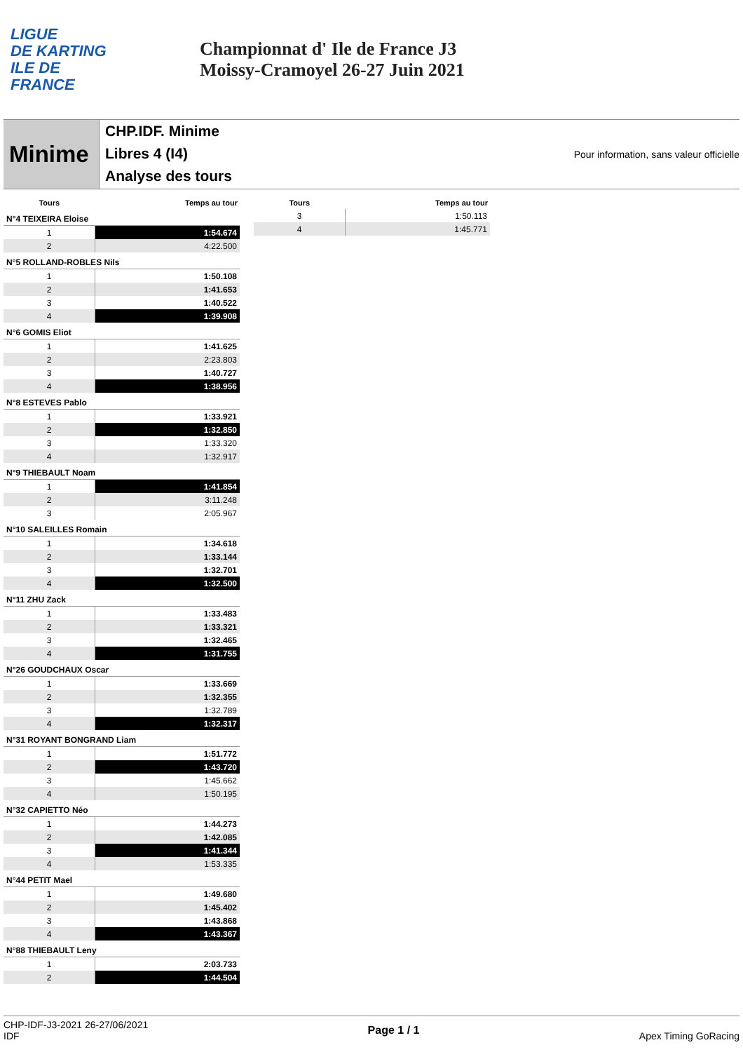LIGUE
DE KARTING
ILE DE
FRANCE
Championnat d' Ile de France J3
Moissy-Cramoyel 26-27 Juin 2021
Minime
CHP.IDF. Minime
Libres 4 (I4)
Analyse des tours
Pour information, sans valeur officielle
| Tours | Temps au tour |
| --- | --- |
| N°4 TEIXEIRA Eloise | |
| 1 | 1:54.674 |
| 2 | 4:22.500 |
| N°5 ROLLAND-ROBLES Nils | |
| 1 | 1:50.108 |
| 2 | 1:41.653 |
| 3 | 1:40.522 |
| 4 | 1:39.908 |
| N°6 GOMIS Eliot | |
| 1 | 1:41.625 |
| 2 | 2:23.803 |
| 3 | 1:40.727 |
| 4 | 1:38.956 |
| N°8 ESTEVES Pablo | |
| 1 | 1:33.921 |
| 2 | 1:32.850 |
| 3 | 1:33.320 |
| 4 | 1:32.917 |
| N°9 THIEBAULT Noam | |
| 1 | 1:41.854 |
| 2 | 3:11.248 |
| 3 | 2:05.967 |
| N°10 SALEILLES Romain | |
| 1 | 1:34.618 |
| 2 | 1:33.144 |
| 3 | 1:32.701 |
| 4 | 1:32.500 |
| N°11 ZHU Zack | |
| 1 | 1:33.483 |
| 2 | 1:33.321 |
| 3 | 1:32.465 |
| 4 | 1:31.755 |
| N°26 GOUDCHAUX Oscar | |
| 1 | 1:33.669 |
| 2 | 1:32.355 |
| 3 | 1:32.789 |
| 4 | 1:32.317 |
| N°31 ROYANT BONGRAND Liam | |
| 1 | 1:51.772 |
| 2 | 1:43.720 |
| 3 | 1:45.662 |
| 4 | 1:50.195 |
| N°32 CAPIETTO Néo | |
| 1 | 1:44.273 |
| 2 | 1:42.085 |
| 3 | 1:41.344 |
| 4 | 1:53.335 |
| N°44 PETIT Mael | |
| 1 | 1:49.680 |
| 2 | 1:45.402 |
| 3 | 1:43.868 |
| 4 | 1:43.367 |
| N°88 THIEBAULT Leny | |
| 1 | 2:03.733 |
| 2 | 1:44.504 |
| Tours | Temps au tour |
| --- | --- |
| 3 | 1:50.113 |
| 4 | 1:45.771 |
CHP-IDF-J3-2021 26-27/06/2021
IDF
Page 1 / 1 Apex Timing GoRacing